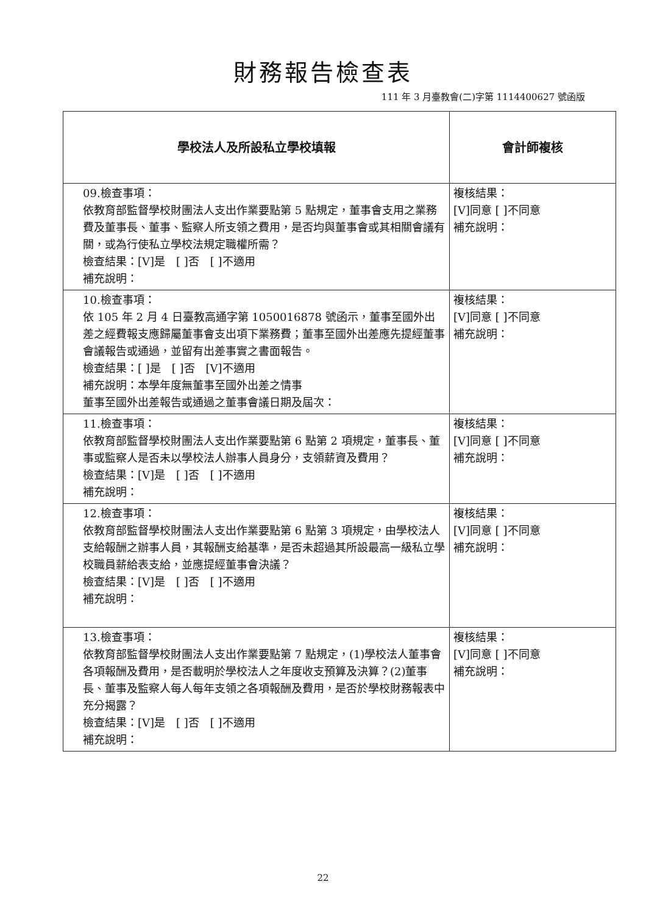財務報告檢查表
111 年 3 月臺教會(二)字第 1114400627 號函版
| 學校法人及所設私立學校填報 | 會計師複核 |
| --- | --- |
| 09.檢查事項： 依教育部監督學校財團法人支出作業要點第 5 點規定，董事會支用之業務費及董事長、董事、監察人所支領之費用，是否均與董事會或其相關會議有關，或為行使私立學校法規定職權所需？ 檢查結果：[V]是 [ ]否 [ ]不適用 補充說明： | 複核結果： [V]同意 [ ]不同意 補充說明： |
| 10.檢查事項： 依 105 年 2 月 4 日臺教高通字第 1050016878 號函示，董事至國外出差之經費報支應歸屬董事會支出項下業務費；董事至國外出差應先提經董事會議報告或通過，並留有出差事實之書面報告。 檢查結果：[ ]是 [ ]否 [V]不適用 補充說明：本學年度無董事至國外出差之情事 董事至國外出差報告或通過之董事會議日期及屆次： | 複核結果： [V]同意 [ ]不同意 補充說明： |
| 11.檢查事項： 依教育部監督學校財團法人支出作業要點第 6 點第 2 項規定，董事長、董事或監察人是否未以學校法人辦事人員身分，支領薪資及費用？ 檢查結果：[V]是 [ ]否 [ ]不適用 補充說明： | 複核結果： [V]同意 [ ]不同意 補充說明： |
| 12.檢查事項： 依教育部監督學校財團法人支出作業要點第 6 點第 3 項規定，由學校法人支給報酬之辦事人員，其報酬支給基準，是否未超過其所設最高一級私立學校職員薪給表支給，並應提經董事會決議？ 檢查結果：[V]是 [ ]否 [ ]不適用 補充說明： | 複核結果： [V]同意 [ ]不同意 補充說明： |
| 13.檢查事項： 依教育部監督學校財團法人支出作業要點第 7 點規定，(1)學校法人董事會各項報酬及費用，是否載明於學校法人之年度收支預算及決算？(2)董事長、董事及監察人每人每年支領之各項報酬及費用，是否於學校財務報表中充分揭露？ 檢查結果：[V]是 [ ]否 [ ]不適用 補充說明： | 複核結果： [V]同意 [ ]不同意 補充說明： |
22